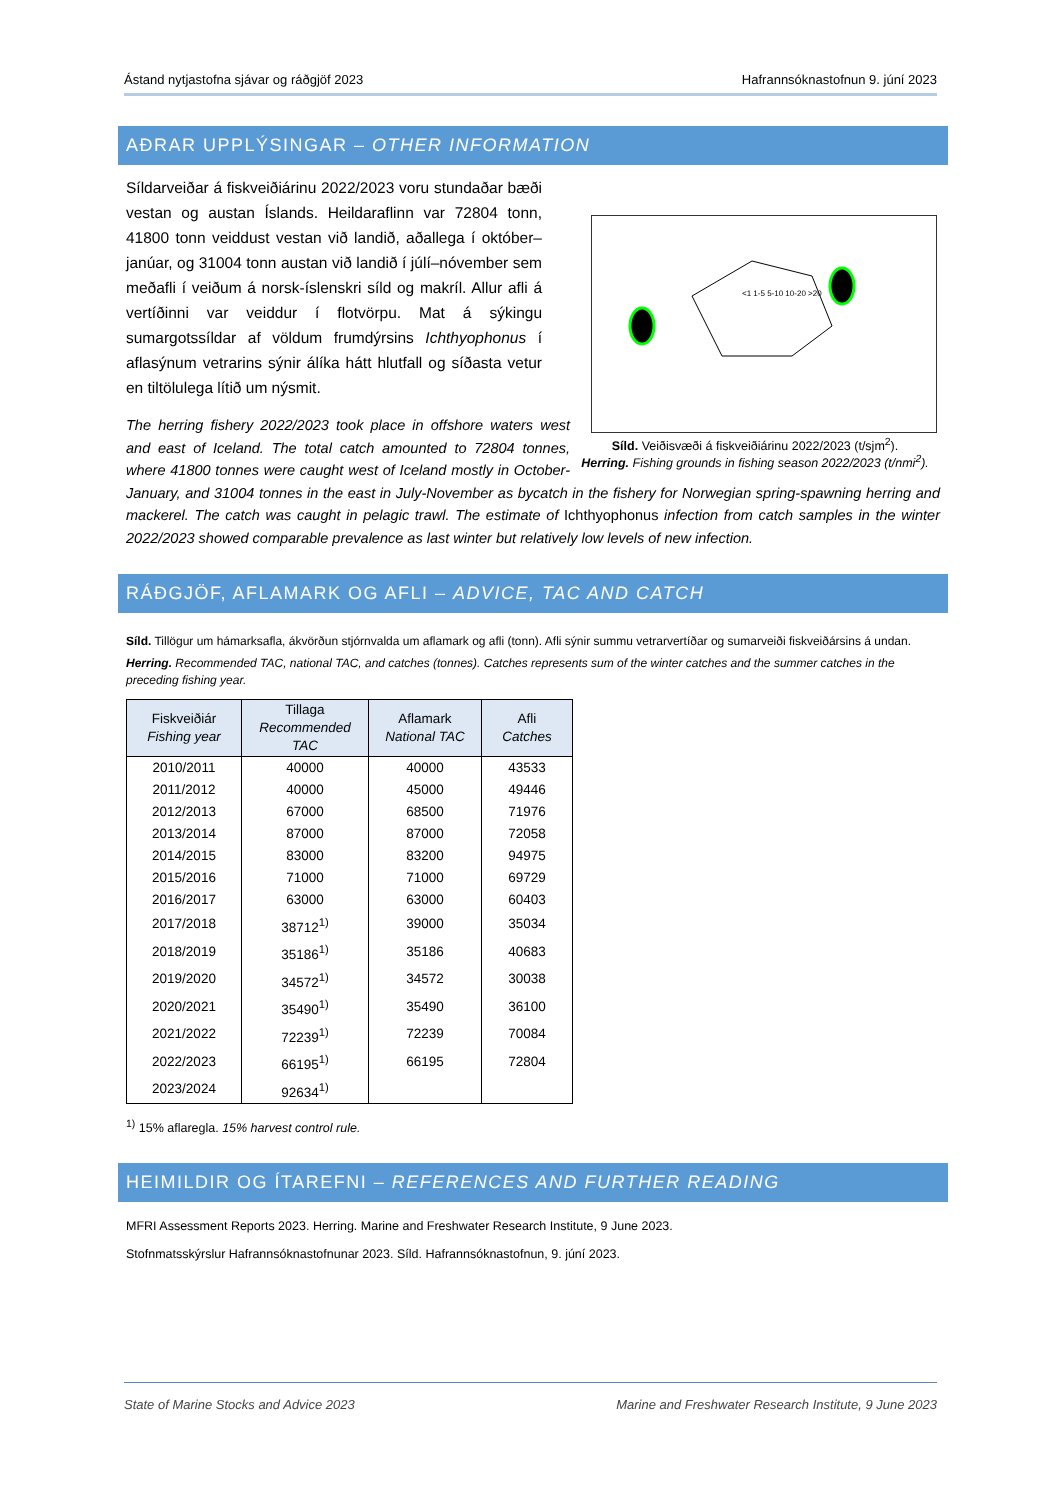Ástand nytjastofna sjávar og ráðgjöf 2023 Hafrannsóknastofnun 9. júní 2023
AÐRAR UPPLÝSINGAR – OTHER INFORMATION
<1 1-5 5-10 10-20 >20
Síld. Veiðisvæði á fiskveiðiárinu 2022/2023 (t/sjm<sup>2</sup>).
Herring. Fishing grounds in fishing season 2022/2023 (t/nmi<sup>2</sup>).
Síldarveiðar á fiskveiðiárinu 2022/2023 voru stundaðar bæði vestan og austan Íslands. Heildaraflinn var 72804 tonn, 41800 tonn veiddust vestan við landið, aðallega í október–janúar, og 31004 tonn austan við landið í júlí–nóvember sem meðafli í veiðum á norsk-íslenskri síld og makríl. Allur afli á vertíðinni var veiddur í flotvörpu. Mat á sýkingu sumargotssíldar af völdum frumdýrsins Ichthyophonus í aflasýnum vetrarins sýnir álíka hátt hlutfall og síðasta vetur en tiltölulega lítið um nýsmit.
The herring fishery 2022/2023 took place in offshore waters west and east of Iceland. The total catch amounted to 72804 tonnes, where 41800 tonnes were caught west of Iceland mostly in October-January, and 31004 tonnes in the east in July-November as bycatch in the fishery for Norwegian spring-spawning herring and mackerel. The catch was caught in pelagic trawl. The estimate of Ichthyophonus infection from catch samples in the winter 2022/2023 showed comparable prevalence as last winter but relatively low levels of new infection.
RÁÐGJÖF, AFLAMARK OG AFLI – ADVICE, TAC AND CATCH
Síld. Tillögur um hámarksafla, ákvörðun stjórnvalda um aflamark og afli (tonn). Afli sýnir summu vetrarvertíðar og sumarveiði fiskveiðársins á undan.
Herring. Recommended TAC, national TAC, and catches (tonnes). Catches represents sum of the winter catches and the summer catches in the preceding fishing year.
| Fiskveiðiár Fishing year | Tillaga Recommended TAC | Aflamark National TAC | Afli Catches |
| --- | --- | --- | --- |
| 2010/2011 | 40000 | 40000 | 43533 |
| 2011/2012 | 40000 | 45000 | 49446 |
| 2012/2013 | 67000 | 68500 | 71976 |
| 2013/2014 | 87000 | 87000 | 72058 |
| 2014/2015 | 83000 | 83200 | 94975 |
| 2015/2016 | 71000 | 71000 | 69729 |
| 2016/2017 | 63000 | 63000 | 60403 |
| 2017/2018 | 38712<sup>1)</sup> | 39000 | 35034 |
| 2018/2019 | 35186<sup>1)</sup> | 35186 | 40683 |
| 2019/2020 | 34572<sup>1)</sup> | 34572 | 30038 |
| 2020/2021 | 35490<sup>1)</sup> | 35490 | 36100 |
| 2021/2022 | 72239<sup>1)</sup> | 72239 | 70084 |
| 2022/2023 | 66195<sup>1)</sup> | 66195 | 72804 |
| 2023/2024 | 92634<sup>1)</sup> | | |
<sup>1)</sup> 15% aflaregla. 15% harvest control rule.
HEIMILDIR OG ÍTAREFNI – REFERENCES AND FURTHER READING
MFRI Assessment Reports 2023. Herring. Marine and Freshwater Research Institute, 9 June 2023.
Stofnmatsskýrslur Hafrannsóknastofnunar 2023. Síld. Hafrannsóknastofnun, 9. júní 2023.
State of Marine Stocks and Advice 2023 Marine and Freshwater Research Institute, 9 June 2023